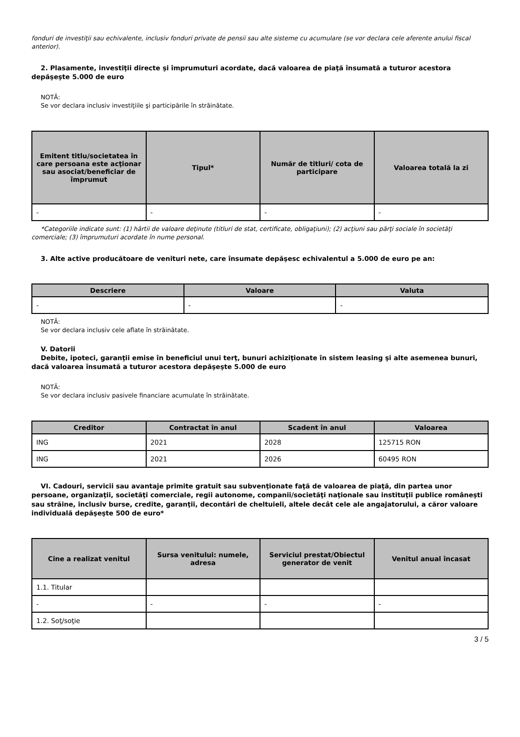fonduri de investiţii sau echivalente, inclusiv fonduri private de pensii sau alte sisteme cu acumulare (se vor declara cele aferente anului fiscal anterior).
2. Plasamente, investiţii directe şi împrumuturi acordate, dacă valoarea de piaţă însumată a tuturor acestora depăşeşte 5.000 de euro
NOTĂ:
Se vor declara inclusiv investiţiile şi participările în străinătate.
| Emitent titlu/societatea în care persoana este acţionar sau asociat/beneficiar de împrumut | Tipul* | Număr de titluri/ cota de participare | Valoarea totală la zi |
| --- | --- | --- | --- |
| - | - | - | - |
*Categoriile indicate sunt: (1) hârtii de valoare deţinute (titluri de stat, certificate, obligaţiuni); (2) acţiuni sau părţi sociale în societăţi comerciale; (3) împrumuturi acordate în nume personal.
3. Alte active producătoare de venituri nete, care însumate depăşesc echivalentul a 5.000 de euro pe an:
| Descriere | Valoare | Valuta |
| --- | --- | --- |
| - | - | - |
NOTĂ:
Se vor declara inclusiv cele aflate în străinătate.
V. Datorii
Debite, ipoteci, garanţii emise în beneficiul unui terţ, bunuri achiziţionate în sistem leasing şi alte asemenea bunuri, dacă valoarea însumată a tuturor acestora depăşeşte 5.000 de euro
NOTĂ:
Se vor declara inclusiv pasivele financiare acumulate în străinătate.
| Creditor | Contractat în anul | Scadent în anul | Valoarea |
| --- | --- | --- | --- |
| ING | 2021 | 2028 | 125715 RON |
| ING | 2021 | 2026 | 60495 RON |
VI. Cadouri, servicii sau avantaje primite gratuit sau subvenţionate faţă de valoarea de piaţă, din partea unor persoane, organizaţii, societăţi comerciale, regii autonome, companii/societăţi naţionale sau instituţii publice româneşti sau străine, inclusiv burse, credite, garanţii, decontări de cheltuieli, altele decât cele ale angajatorului, a căror valoare individuală depăşeşte 500 de euro*
| Cine a realizat venitul | Sursa venitului: numele, adresa | Serviciul prestat/Obiectul generator de venit | Venitul anual încasat |
| --- | --- | --- | --- |
| 1.1. Titular | | | |
| - | - | - | - |
| 1.2. Soţ/soţie | | | |
3 / 5